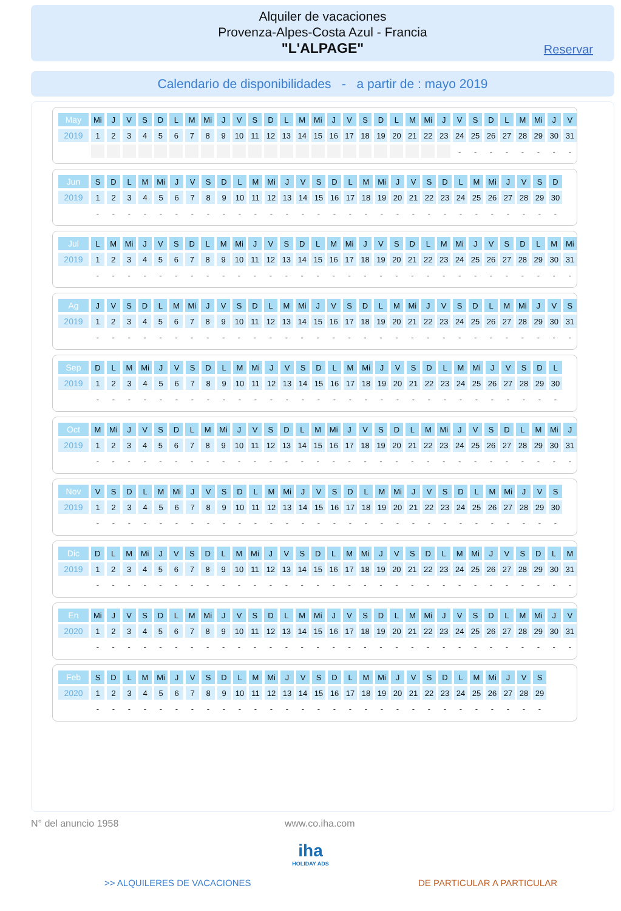Alquiler de vacaciones
Provenza-Alpes-Costa Azul - Francia
"L'ALPAGE"
Reservar
Calendario de disponibilidades - a partir de : mayo 2019
| May | Mi | J | V | S | D | L | M | Mi | J | V | S | D | L | M | Mi | J | V | S | D | L | M | Mi | J | V | S | D | L | M | Mi | J | V |
| --- | --- | --- | --- | --- | --- | --- | --- | --- | --- | --- | --- | --- | --- | --- | --- | --- | --- | --- | --- | --- | --- | --- | --- | --- | --- | --- | --- | --- | --- | --- | --- |
| 2019 | 1 | 2 | 3 | 4 | 5 | 6 | 7 | 8 | 9 | 10 | 11 | 12 | 13 | 14 | 15 | 16 | 17 | 18 | 19 | 20 | 21 | 22 | 23 | 24 | 25 | 26 | 27 | 28 | 29 | 30 | 31 |
| | | | | | | | | | | | | | | | | | | | | | | | | - | - | - | - | - | - | - | - |
| Jun | S | D | L | M | Mi | J | V | S | D | L | M | Mi | J | V | S | D | L | M | Mi | J | V | S | D | L | M | Mi | J | V | S | D |
| --- | --- | --- | --- | --- | --- | --- | --- | --- | --- | --- | --- | --- | --- | --- | --- | --- | --- | --- | --- | --- | --- | --- | --- | --- | --- | --- | --- | --- | --- | --- |
| 2019 | 1 | 2 | 3 | 4 | 5 | 6 | 7 | 8 | 9 | 10 | 11 | 12 | 13 | 14 | 15 | 16 | 17 | 18 | 19 | 20 | 21 | 22 | 23 | 24 | 25 | 26 | 27 | 28 | 29 | 30 |
| | - | - | - | - | - | - | - | - | - | - | - | - | - | - | - | - | - | - | - | - | - | - | - | - | - | - | - | - | - | - |
| Jul | L | M | Mi | J | V | S | D | L | M | Mi | J | V | S | D | L | M | Mi | J | V | S | D | L | M | Mi | J | V | S | D | L | M | Mi |
| --- | --- | --- | --- | --- | --- | --- | --- | --- | --- | --- | --- | --- | --- | --- | --- | --- | --- | --- | --- | --- | --- | --- | --- | --- | --- | --- | --- | --- | --- | --- | --- |
| 2019 | 1 | 2 | 3 | 4 | 5 | 6 | 7 | 8 | 9 | 10 | 11 | 12 | 13 | 14 | 15 | 16 | 17 | 18 | 19 | 20 | 21 | 22 | 23 | 24 | 25 | 26 | 27 | 28 | 29 | 30 | 31 |
| | - | - | - | - | - | - | - | - | - | - | - | - | - | - | - | - | - | - | - | - | - | - | - | - | - | - | - | - | - | - | - |
| Ag | J | V | S | D | L | M | Mi | J | V | S | D | L | M | Mi | J | V | S | D | L | M | Mi | J | V | S | D | L | M | Mi | J | V | S |
| --- | --- | --- | --- | --- | --- | --- | --- | --- | --- | --- | --- | --- | --- | --- | --- | --- | --- | --- | --- | --- | --- | --- | --- | --- | --- | --- | --- | --- | --- | --- | --- |
| 2019 | 1 | 2 | 3 | 4 | 5 | 6 | 7 | 8 | 9 | 10 | 11 | 12 | 13 | 14 | 15 | 16 | 17 | 18 | 19 | 20 | 21 | 22 | 23 | 24 | 25 | 26 | 27 | 28 | 29 | 30 | 31 |
| | - | - | - | - | - | - | - | - | - | - | - | - | - | - | - | - | - | - | - | - | - | - | - | - | - | - | - | - | - | - | - |
| Sep | D | L | M | Mi | J | V | S | D | L | M | Mi | J | V | S | D | L | M | Mi | J | V | S | D | L | M | Mi | J | V | S | D | L |
| --- | --- | --- | --- | --- | --- | --- | --- | --- | --- | --- | --- | --- | --- | --- | --- | --- | --- | --- | --- | --- | --- | --- | --- | --- | --- | --- | --- | --- | --- | --- |
| 2019 | 1 | 2 | 3 | 4 | 5 | 6 | 7 | 8 | 9 | 10 | 11 | 12 | 13 | 14 | 15 | 16 | 17 | 18 | 19 | 20 | 21 | 22 | 23 | 24 | 25 | 26 | 27 | 28 | 29 | 30 |
| | - | - | - | - | - | - | - | - | - | - | - | - | - | - | - | - | - | - | - | - | - | - | - | - | - | - | - | - | - | - |
| Oct | M | Mi | J | V | S | D | L | M | Mi | J | V | S | D | L | M | Mi | J | V | S | D | L | M | Mi | J | V | S | D | L | M | Mi | J |
| --- | --- | --- | --- | --- | --- | --- | --- | --- | --- | --- | --- | --- | --- | --- | --- | --- | --- | --- | --- | --- | --- | --- | --- | --- | --- | --- | --- | --- | --- | --- | --- |
| 2019 | 1 | 2 | 3 | 4 | 5 | 6 | 7 | 8 | 9 | 10 | 11 | 12 | 13 | 14 | 15 | 16 | 17 | 18 | 19 | 20 | 21 | 22 | 23 | 24 | 25 | 26 | 27 | 28 | 29 | 30 | 31 |
| | - | - | - | - | - | - | - | - | - | - | - | - | - | - | - | - | - | - | - | - | - | - | - | - | - | - | - | - | - | - | - |
| Nov | V | S | D | L | M | Mi | J | V | S | D | L | M | Mi | J | V | S | D | L | M | Mi | J | V | S | D | L | M | Mi | J | V | S |
| --- | --- | --- | --- | --- | --- | --- | --- | --- | --- | --- | --- | --- | --- | --- | --- | --- | --- | --- | --- | --- | --- | --- | --- | --- | --- | --- | --- | --- | --- | --- |
| 2019 | 1 | 2 | 3 | 4 | 5 | 6 | 7 | 8 | 9 | 10 | 11 | 12 | 13 | 14 | 15 | 16 | 17 | 18 | 19 | 20 | 21 | 22 | 23 | 24 | 25 | 26 | 27 | 28 | 29 | 30 |
| | - | - | - | - | - | - | - | - | - | - | - | - | - | - | - | - | - | - | - | - | - | - | - | - | - | - | - | - | - | - |
| Dic | D | L | M | Mi | J | V | S | D | L | M | Mi | J | V | S | D | L | M | Mi | J | V | S | D | L | M | Mi | J | V | S | D | L | M |
| --- | --- | --- | --- | --- | --- | --- | --- | --- | --- | --- | --- | --- | --- | --- | --- | --- | --- | --- | --- | --- | --- | --- | --- | --- | --- | --- | --- | --- | --- | --- | --- |
| 2019 | 1 | 2 | 3 | 4 | 5 | 6 | 7 | 8 | 9 | 10 | 11 | 12 | 13 | 14 | 15 | 16 | 17 | 18 | 19 | 20 | 21 | 22 | 23 | 24 | 25 | 26 | 27 | 28 | 29 | 30 | 31 |
| | - | - | - | - | - | - | - | - | - | - | - | - | - | - | - | - | - | - | - | - | - | - | - | - | - | - | - | - | - | - | - |
| En | Mi | J | V | S | D | L | M | Mi | J | V | S | D | L | M | Mi | J | V | S | D | L | M | Mi | J | V | S | D | L | M | Mi | J | V |
| --- | --- | --- | --- | --- | --- | --- | --- | --- | --- | --- | --- | --- | --- | --- | --- | --- | --- | --- | --- | --- | --- | --- | --- | --- | --- | --- | --- | --- | --- | --- | --- |
| 2020 | 1 | 2 | 3 | 4 | 5 | 6 | 7 | 8 | 9 | 10 | 11 | 12 | 13 | 14 | 15 | 16 | 17 | 18 | 19 | 20 | 21 | 22 | 23 | 24 | 25 | 26 | 27 | 28 | 29 | 30 | 31 |
| | - | - | - | - | - | - | - | - | - | - | - | - | - | - | - | - | - | - | - | - | - | - | - | - | - | - | - | - | - | - | - |
| Feb | S | D | L | M | Mi | J | V | S | D | L | M | Mi | J | V | S | D | L | M | Mi | J | V | S | D | L | M | Mi | J | V | S |
| --- | --- | --- | --- | --- | --- | --- | --- | --- | --- | --- | --- | --- | --- | --- | --- | --- | --- | --- | --- | --- | --- | --- | --- | --- | --- | --- | --- | --- | --- |
| 2020 | 1 | 2 | 3 | 4 | 5 | 6 | 7 | 8 | 9 | 10 | 11 | 12 | 13 | 14 | 15 | 16 | 17 | 18 | 19 | 20 | 21 | 22 | 23 | 24 | 25 | 26 | 27 | 28 | 29 |
| | - | - | - | - | - | - | - | - | - | - | - | - | - | - | - | - | - | - | - | - | - | - | - | - | - | - | - | - | - |
N° del anuncio 1958 www.co.iha.com
iha
HOLIDAY ADS
>> ALQUILERES DE VACACIONES DE PARTICULAR A PARTICULAR